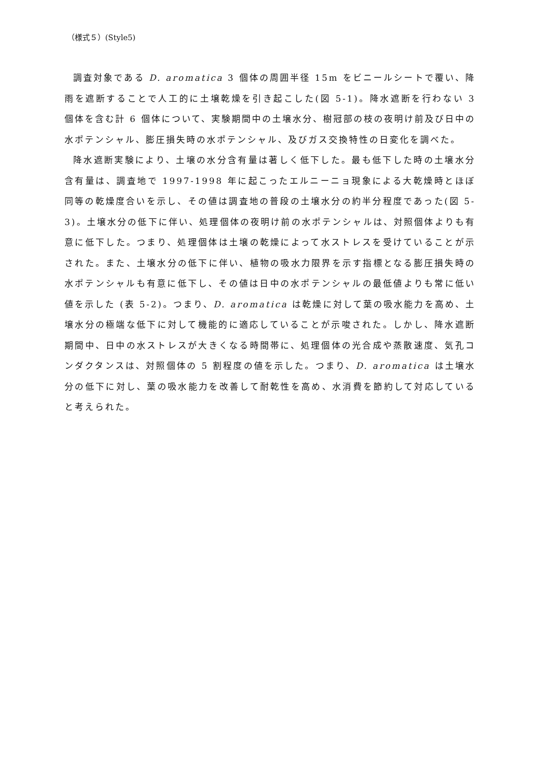（様式５）(Style5)
調査対象である D. aromatica 3 個体の周囲半径 15m をビニールシートで覆い、降雨を遮断することで人工的に土壌乾燥を引き起こした(図 5-1)。降水遮断を行わない 3 個体を含む計 6 個体について、実験期間中の土壌水分、樹冠部の枝の夜明け前及び日中の水ポテンシャル、膨圧損失時の水ポテンシャル、及びガス交換特性の日変化を調べた。
降水遮断実験により、土壌の水分含有量は著しく低下した。最も低下した時の土壌水分含有量は、調査地で 1997-1998 年に起こったエルニーニョ現象による大乾燥時とほぼ同等の乾燥度合いを示し、その値は調査地の普段の土壌水分の約半分程度であった(図 5-3)。土壌水分の低下に伴い、処理個体の夜明け前の水ポテンシャルは、対照個体よりも有意に低下した。つまり、処理個体は土壌の乾燥によって水ストレスを受けていることが示された。また、土壌水分の低下に伴い、植物の吸水力限界を示す指標となる膨圧損失時の水ポテンシャルも有意に低下し、その値は日中の水ポテンシャルの最低値よりも常に低い値を示した (表 5-2)。つまり、D. aromatica は乾燥に対して葉の吸水能力を高め、土壌水分の極端な低下に対して機能的に適応していることが示唆された。しかし、降水遮断期間中、日中の水ストレスが大きくなる時間帯に、処理個体の光合成や蒸散速度、気孔コンダクタンスは、対照個体の 5 割程度の値を示した。つまり、D. aromatica は土壌水分の低下に対し、葉の吸水能力を改善して耐乾性を高め、水消費を節約して対応していると考えられた。